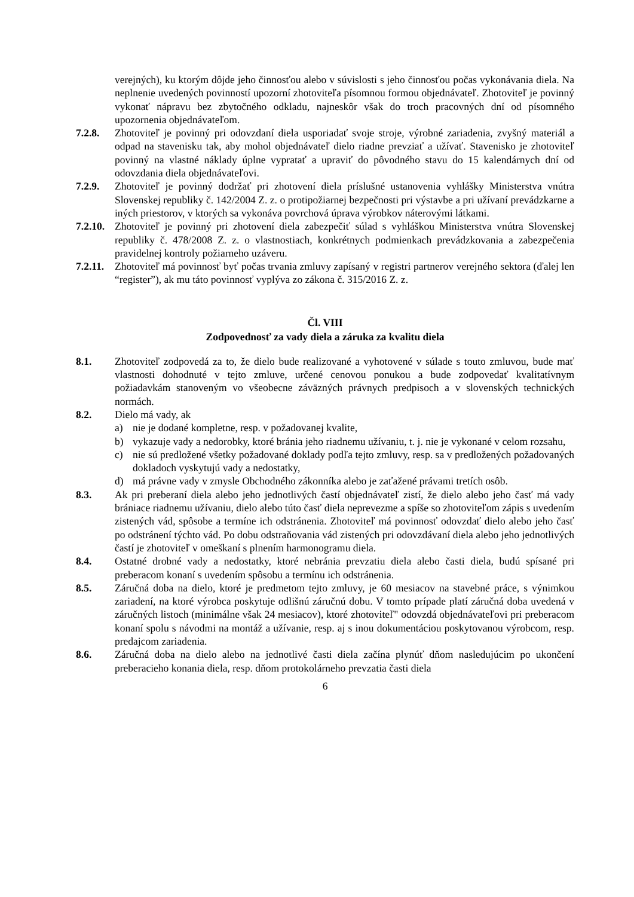verejných), ku ktorým dôjde jeho činnosťou alebo v súvislosti s jeho činnosťou počas vykonávania diela. Na neplnenie uvedených povinností upozorní zhotoviteľa písomnou formou objednávateľ. Zhotoviteľ je povinný vykonať nápravu bez zbytočného odkladu, najneskôr však do troch pracovných dní od písomného upozornenia objednávateľom.
7.2.8. Zhotoviteľ je povinný pri odovzdaní diela usporiadať svoje stroje, výrobné zariadenia, zvyšný materiál a odpad na stavenisku tak, aby mohol objednávateľ dielo riadne prevziať a užívať. Stavenisko je zhotoviteľ povinný na vlastné náklady úplne vypratať a upraviť do pôvodného stavu do 15 kalendárnych dní od odovzdania diela objednávateľovi.
7.2.9. Zhotoviteľ je povinný dodržať pri zhotovení diela príslušné ustanovenia vyhlášky Ministerstva vnútra Slovenskej republiky č. 142/2004 Z. z. o protipožiarnej bezpečnosti pri výstavbe a pri užívaní prevádzkarne a iných priestorov, v ktorých sa vykonáva povrchová úprava výrobkov náterovými látkami.
7.2.10.
Zhotoviteľ je povinný pri zhotovení diela zabezpečiť súlad s vyhláškou Ministerstva vnútra Slovenskej republiky č. 478/2008 Z. z. o vlastnostiach, konkrétnych podmienkach prevádzkovania a zabezpečenia pravidelnej kontroly požiarneho uzáveru.
7.2.11.
Zhotoviteľ má povinnosť byť počas trvania zmluvy zapísaný v registri partnerov verejného sektora (ďalej len “register”), ak mu táto povinnosť vyplýva zo zákona č. 315/2016 Z. z.
Čl. VIII
Zodpovednosť za vady diela a záruka za kvalitu diela
8.1. Zhotoviteľ zodpovedá za to, že dielo bude realizované a vyhotovené v súlade s touto zmluvou, bude mať vlastnosti dohodnuté v tejto zmluve, určené cenovou ponukou a bude zodpovedať kvalitatívnym požiadavkám stanoveným vo všeobecne záväzných právnych predpisoch a v slovenských technických normách.
8.2. Dielo má vady, ak
a) nie je dodané kompletne, resp. v požadovanej kvalite,
b) vykazuje vady a nedorobky, ktoré bránia jeho riadnemu užívaniu, t. j. nie je vykonané v celom rozsahu,
c) nie sú predložené všetky požadované doklady podľa tejto zmluvy, resp. sa v predložených požadovaných dokladoch vyskytujú vady a nedostatky,
d) má právne vady v zmysle Obchodného zákonníka alebo je zaťažené právami tretích osôb.
8.3. Ak pri preberaní diela alebo jeho jednotlivých častí objednávateľ zistí, že dielo alebo jeho časť má vady brániace riadnemu užívaniu, dielo alebo túto časť diela neprevezme a spíše so zhotoviteľom zápis s uvedením zistených vád, spôsobe a termíne ich odstránenia. Zhotoviteľ má povinnosť odovzdať dielo alebo jeho časť po odstránení týchto vád. Po dobu odstraňovania vád zistených pri odovzdávaní diela alebo jeho jednotlivých častí je zhotoviteľ v omeškaní s plnením harmonogramu diela.
8.4. Ostatné drobné vady a nedostatky, ktoré nebránia prevzatiu diela alebo časti diela, budú spísané pri preberacom konaní s uvedením spôsobu a termínu ich odstránenia.
8.5. Záručná doba na dielo, ktoré je predmetom tejto zmluvy, je 60 mesiacov na stavebné práce, s výnimkou zariadení, na ktoré výrobca poskytuje odlišnú záručnú dobu. V tomto prípade platí záručná doba uvedená v záručných listoch (minimálne však 24 mesiacov), ktoré zhotoviteľ" odovzdá objednávateľovi pri preberacom konaní spolu s návodmi na montáž a užívanie, resp. aj s inou dokumentáciou poskytovanou výrobcom, resp. predajcom zariadenia.
8.6. Záručná doba na dielo alebo na jednotlivé časti diela začína plynúť dňom nasledujúcim po ukončení preberacieho konania diela, resp. dňom protokolárneho prevzatia časti diela
6